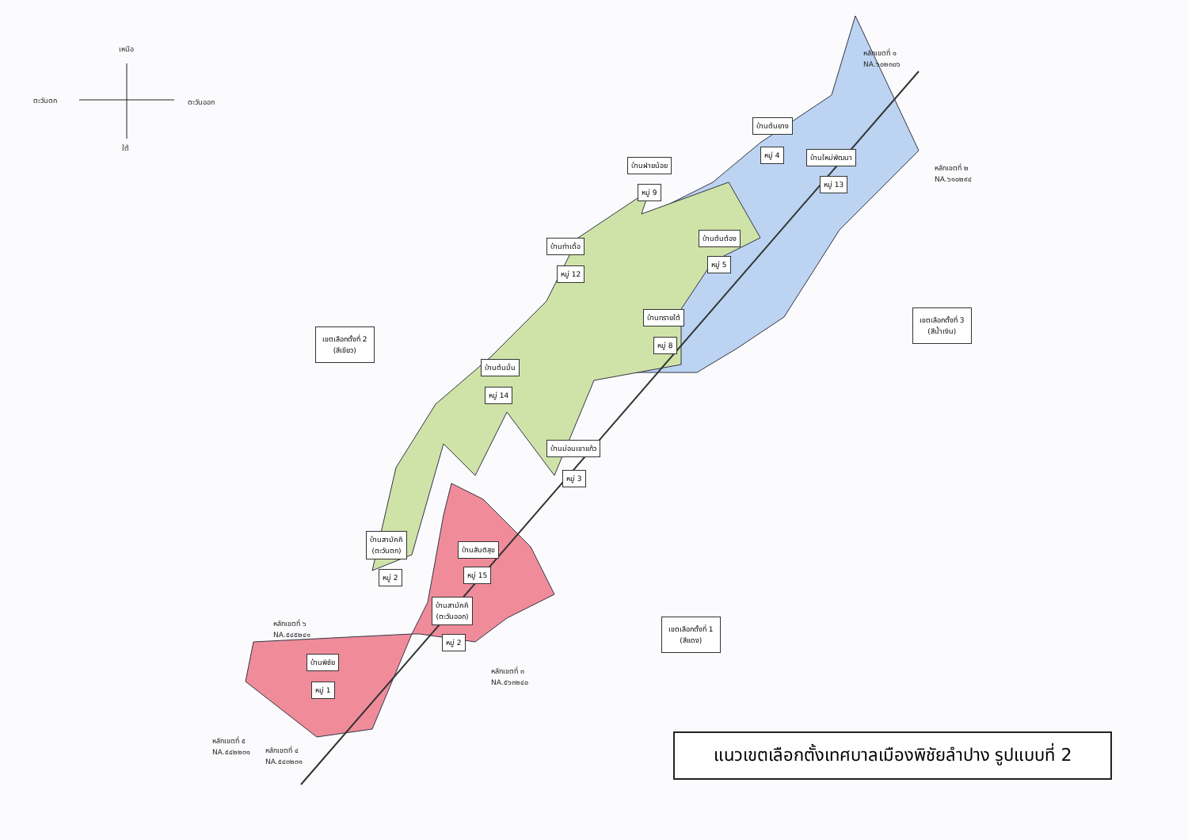เหนือ
ตะวันตก ตะวันออก
ใต้
หลักเขตที่ ๑
NA.๖๐๒๓๐๖
หลักเขตที่ ๒
NA.๖๑๐๒๙๔
หลักเขตที่ ๓
NA.๕๖๓๒๔๐
หลักเขตที่ ๔
NA.๕๔๓๒๓๑
หลักเขตที่ ๕
NA.๕๔๒๒๓๑
หลักเขตที่ ๖
NA.๕๔๕๒๔๑
บ้านต้นยาง
หมู่ 4 บ้านใหม่พัฒนา
หมู่ 13
บ้านฝายน้อย
หมู่ 9
บ้านต้นต้อง
หมู่ 5
บ้านท่าเดื่อ
หมู่ 12
บ้านทรายใต้
หมู่ 8
เขตเลือกตั้งที่ 2
(สีเขียว)
เขตเลือกตั้งที่ 3
(สีน้ำเงิน)
บ้านต้นมื่น
หมู่ 14
บ้านม่อนเขาแก้ว
หมู่ 3
บ้านสามัคคี
(ตะวันตก)
หมู่ 2
บ้านสันติสุข
หมู่ 15
บ้านสามัคคี
(ตะวันออก)
หมู่ 2
เขตเลือกตั้งที่ 1
(สีแดง)
บ้านพิชัย
หมู่ 1
แนวเขตเลือกตั้งเทศบาลเมืองพิชัยลำปาง รูปแบบที่ 2